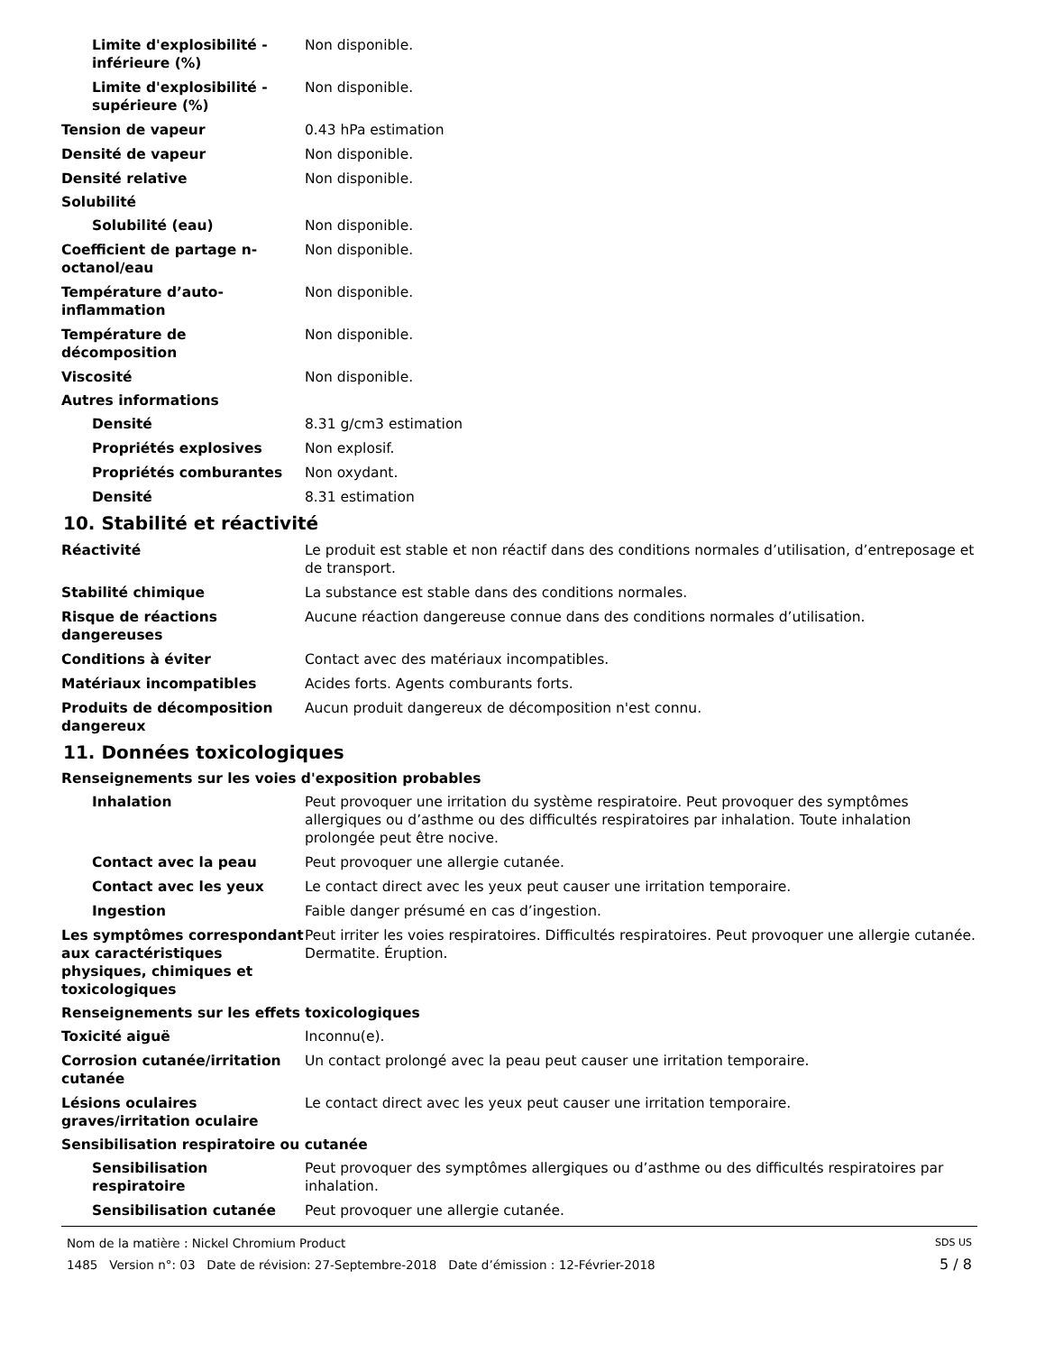Limite d'explosibilité - inférieure (%)
Non disponible.
Limite d'explosibilité - supérieure (%)
Non disponible.
Tension de vapeur 0.43 hPa estimation
Densité de vapeur Non disponible.
Densité relative Non disponible.
Solubilité
Solubilité (eau) Non disponible.
Coefficient de partage n-octanol/eau
Non disponible.
Température d’auto-inflammation
Non disponible.
Température de décomposition Non disponible.
Viscosité Non disponible.
Autres informations
Densité 8.31 g/cm3 estimation
Propriétés explosives Non explosif.
Propriétés comburantes Non oxydant.
Densité 8.31 estimation
10. Stabilité et réactivité
Réactivité Le produit est stable et non réactif dans des conditions normales d’utilisation, d’entreposage et de transport.
Stabilité chimique La substance est stable dans des conditions normales.
Risque de réactions dangereuses
Aucune réaction dangereuse connue dans des conditions normales d’utilisation.
Conditions à éviter Contact avec des matériaux incompatibles.
Matériaux incompatibles Acides forts. Agents comburants forts.
Produits de décomposition dangereux
Aucun produit dangereux de décomposition n'est connu.
11. Données toxicologiques
Renseignements sur les voies d'exposition probables
Inhalation Peut provoquer une irritation du système respiratoire. Peut provoquer des symptômes allergiques ou d’asthme ou des difficultés respiratoires par inhalation. Toute inhalation prolongée peut être nocive.
Contact avec la peau Peut provoquer une allergie cutanée.
Contact avec les yeux Le contact direct avec les yeux peut causer une irritation temporaire.
Ingestion Faible danger présumé en cas d’ingestion.
Les symptômes correspondant aux caractéristiques physiques, chimiques et toxicologiques
Peut irriter les voies respiratoires. Difficultés respiratoires. Peut provoquer une allergie cutanée. Dermatite. Éruption.
Renseignements sur les effets toxicologiques
Toxicité aiguë Inconnu(e).
Corrosion cutanée/irritation cutanée
Un contact prolongé avec la peau peut causer une irritation temporaire.
Lésions oculaires graves/irritation oculaire
Le contact direct avec les yeux peut causer une irritation temporaire.
Sensibilisation respiratoire ou cutanée
Sensibilisation respiratoire
Peut provoquer des symptômes allergiques ou d’asthme ou des difficultés respiratoires par inhalation.
Sensibilisation cutanée Peut provoquer une allergie cutanée.
Nom de la matière : Nickel Chromium Product SDS US
1485 Version n°: 03 Date de révision: 27-Septembre-2018 Date d’émission : 12-Février-2018 5 / 8